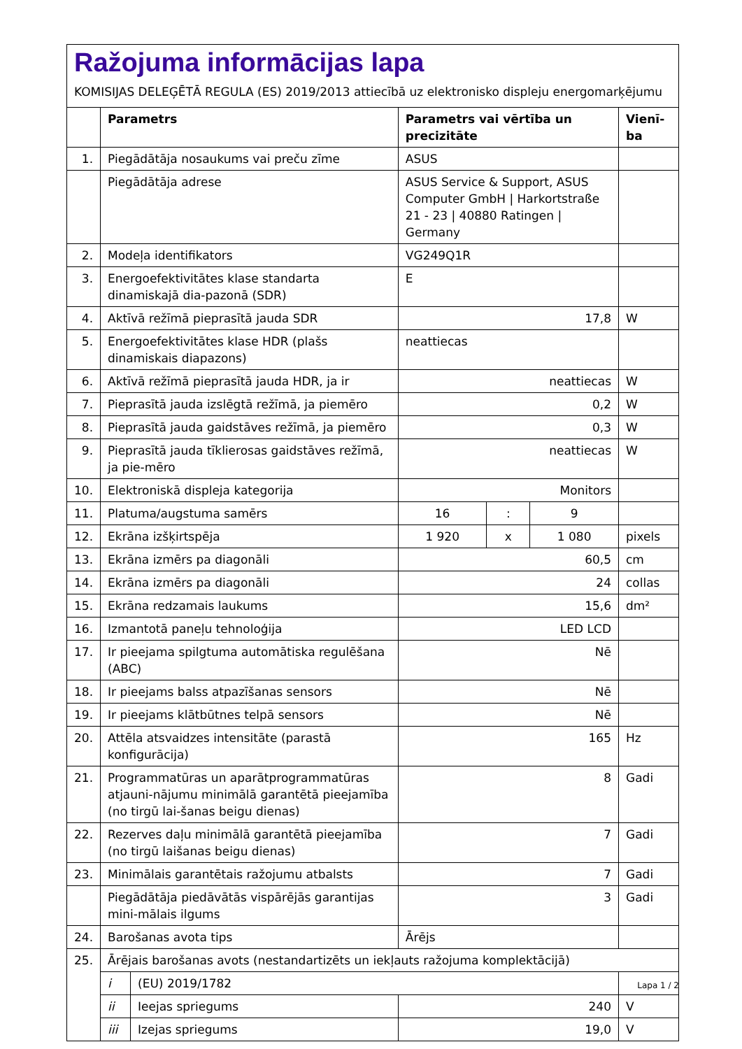Ražojuma informācijas lapa
KOMISIJAS DELEĢĒTĀ REGULA (ES) 2019/2013 attiecībā uz elektronisko displeju energomarķējumu
| | Parametrs | | Parametrs vai vērtība un precizitāte | | | Vienī-ba |
| --- | --- | --- | --- | --- | --- | --- |
| 1. | Piegādātāja nosaukums vai preču zīme | | ASUS | | | |
| | Piegādātāja adrese | | ASUS Service & Support, ASUS Computer GmbH / Harkortstraße 21 - 23 / 40880 Ratingen / Germany | | | |
| 2. | Modeļa identifikators | | VG249Q1R | | | |
| 3. | Energoefektivitātes klase standarta dinamiskajā dia-pazonā (SDR) | | E | | | |
| 4. | Aktīvā režīmā pieprasītā jauda SDR | | 17,8 | | | W |
| 5. | Energoefektivitātes klase HDR (plašs dinamiskais diapazons) | | neattiecas | | | |
| 6. | Aktīvā režīmā pieprasītā jauda HDR, ja ir | | neattiecas | | | W |
| 7. | Pieprasītā jauda izslēgtā režīmā, ja piemēro | | 0,2 | | | W |
| 8. | Pieprasītā jauda gaidstāves režīmā, ja piemēro | | 0,3 | | | W |
| 9. | Pieprasītā jauda tīklierosas gaidstāves režīmā, ja pie-mēro | | neattiecas | | | W |
| 10. | Elektroniskā displeja kategorija | | Monitors | | | |
| 11. | Platuma/augstuma samērs | | 16 | : | 9 | |
| 12. | Ekrāna izšķirtspēja | | 1 920 | x | 1 080 | pixels |
| 13. | Ekrāna izmērs pa diagonāli | | 60,5 | | | cm |
| 14. | Ekrāna izmērs pa diagonāli | | 24 | | | collas |
| 15. | Ekrāna redzamais laukums | | 15,6 | | | dm² |
| 16. | Izmantotā paneļu tehnoloģija | | LED LCD | | | |
| 17. | Ir pieejama spilgtuma automātiska regulēšana (ABC) | | Nē | | | |
| 18. | Ir pieejams balss atpazīšanas sensors | | Nē | | | |
| 19. | Ir pieejams klātbūtnes telpā sensors | | Nē | | | |
| 20. | Attēla atsvaidzes intensitāte (parastā konfigurācija) | | 165 | | | Hz |
| 21. | Programmatūras un aparātprogrammatūras atjauni-nājumu minimālā garantētā pieejamība (no tirgū lai-šanas beigu dienas) | | 8 | | | Gadi |
| 22. | Rezerves daļu minimālā garantētā pieejamība (no tirgū laišanas beigu dienas) | | 7 | | | Gadi |
| 23. | Minimālais garantētais ražojumu atbalsts | | 7 | | | Gadi |
| | Piegādātāja piedāvātās vispārējās garantijas mini-mālais ilgums | | 3 | | | Gadi |
| 24. | Barošanas avota tips | | Ārējs | | | |
| 25. | Ārējais barošanas avots (nestandartizēts un iekļauts ražojuma komplektācijā) | | | | | |
| | i | (EU) 2019/1782 | | | | |
| | ii | Ieejas spriegums | 240 | | | V |
| | iii | Izejas spriegums | 19,0 | | | V |
Lapa 1 / 2